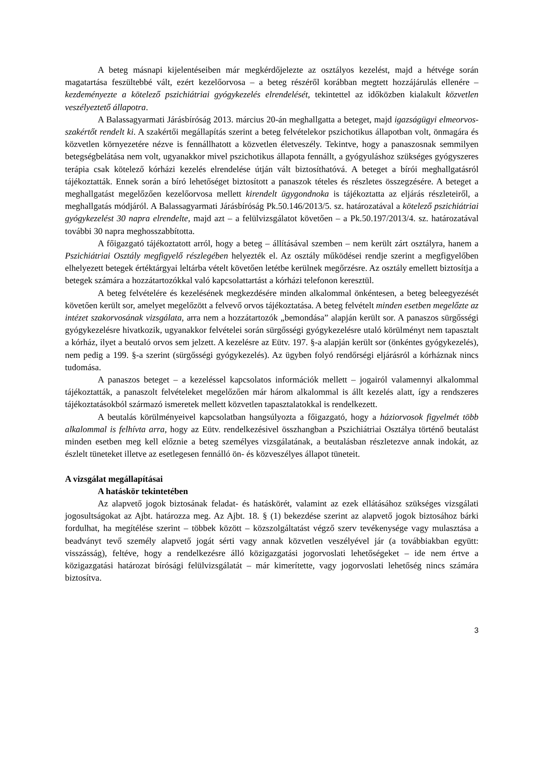A beteg másnapi kijelentéseiben már megkérdőjelezte az osztályos kezelést, majd a hétvége során magatartása feszültebbé vált, ezért kezelőorvosa – a beteg részéről korábban megtett hozzájárulás ellenére – kezdeményezte a kötelező pszichiátriai gyógykezelés elrendelését, tekintettel az időközben kialakult közvetlen veszélyeztető állapotra.
A Balassagyarmati Járásbíróság 2013. március 20-án meghallgatta a beteget, majd igazságügyi elmeorvos-szakértőt rendelt ki. A szakértői megállapítás szerint a beteg felvételekor pszichotikus állapotban volt, önmagára és közvetlen környezetére nézve is fennállhatott a közvetlen életveszély. Tekintve, hogy a panaszosnak semmilyen betegségbelátása nem volt, ugyanakkor mivel pszichotikus állapota fennállt, a gyógyuláshoz szükséges gyógyszeres terápia csak kötelező kórházi kezelés elrendelése útján vált biztosíthatóvá. A beteget a bírói meghallgatásról tájékoztatták. Ennek során a bíró lehetőséget biztosított a panaszok tételes és részletes összegzésére. A beteget a meghallgatást megelőzően kezelőorvosa mellett kirendelt ügygondnoka is tájékoztatta az eljárás részleteiről, a meghallgatás módjáról. A Balassagyarmati Járásbíróság Pk.50.146/2013/5. sz. határozatával a kötelező pszichiátriai gyógykezelést 30 napra elrendelte, majd azt – a felülvizsgálatot követően – a Pk.50.197/2013/4. sz. határozatával további 30 napra meghosszabbította.
A főigazgató tájékoztatott arról, hogy a beteg – állításával szemben – nem került zárt osztályra, hanem a Pszichiátriai Osztály megfigyelő részlegében helyezték el. Az osztály működései rendje szerint a megfigyelőben elhelyezett betegek értéktárgyai leltárba vételt követően letétbe kerülnek megőrzésre. Az osztály emellett biztosítja a betegek számára a hozzátartozókkal való kapcsolattartást a kórházi telefonon keresztül.
A beteg felvételére és kezelésének megkezdésére minden alkalommal önkéntesen, a beteg beleegyezését követően került sor, amelyet megelőzött a felvevő orvos tájékoztatása. A beteg felvételt minden esetben megelőzte az intézet szakorvosának vizsgálata, arra nem a hozzátartozók „bemondása” alapján került sor. A panaszos sürgősségi gyógykezelésre hivatkozik, ugyanakkor felvételei során sürgősségi gyógykezelésre utaló körülményt nem tapasztalt a kórház, ilyet a beutaló orvos sem jelzett. A kezelésre az Eütv. 197. §-a alapján került sor (önkéntes gyógykezelés), nem pedig a 199. §-a szerint (sürgősségi gyógykezelés). Az ügyben folyó rendőrségi eljárásról a kórháznak nincs tudomása.
A panaszos beteget – a kezeléssel kapcsolatos információk mellett – jogairól valamennyi alkalommal tájékoztatták, a panaszolt felvételeket megelőzően már három alkalommal is állt kezelés alatt, így a rendszeres tájékoztatásokból származó ismeretek mellett közvetlen tapasztalatokkal is rendelkezett.
A beutalás körülményeivel kapcsolatban hangsúlyozta a főigazgató, hogy a háziorvosok figyelmét több alkalommal is felhívta arra, hogy az Eütv. rendelkezésivel összhangban a Pszichiátriai Osztálya történő beutalást minden esetben meg kell előznie a beteg személyes vizsgálatának, a beutalásban részletezve annak indokát, az észlelt tüneteket illetve az esetlegesen fennálló ön- és közveszélyes állapot tüneteit.
A vizsgálat megállapításai
A hatáskör tekintetében
Az alapvető jogok biztosának feladat- és hatáskörét, valamint az ezek ellátásához szükséges vizsgálati jogosultságokat az Ajbt. határozza meg. Az Ajbt. 18. § (1) bekezdése szerint az alapvető jogok biztosához bárki fordulhat, ha megítélése szerint – többek között – közszolgáltatást végző szerv tevékenysége vagy mulasztása a beadványt tevő személy alapvető jogát sérti vagy annak közvetlen veszélyével jár (a továbbiakban együtt: visszásság), feltéve, hogy a rendelkezésre álló közigazgatási jogorvoslati lehetőségeket – ide nem értve a közigazgatási határozat bírósági felülvizsgálatát – már kimerítette, vagy jogorvoslati lehetőség nincs számára biztosítva.
3